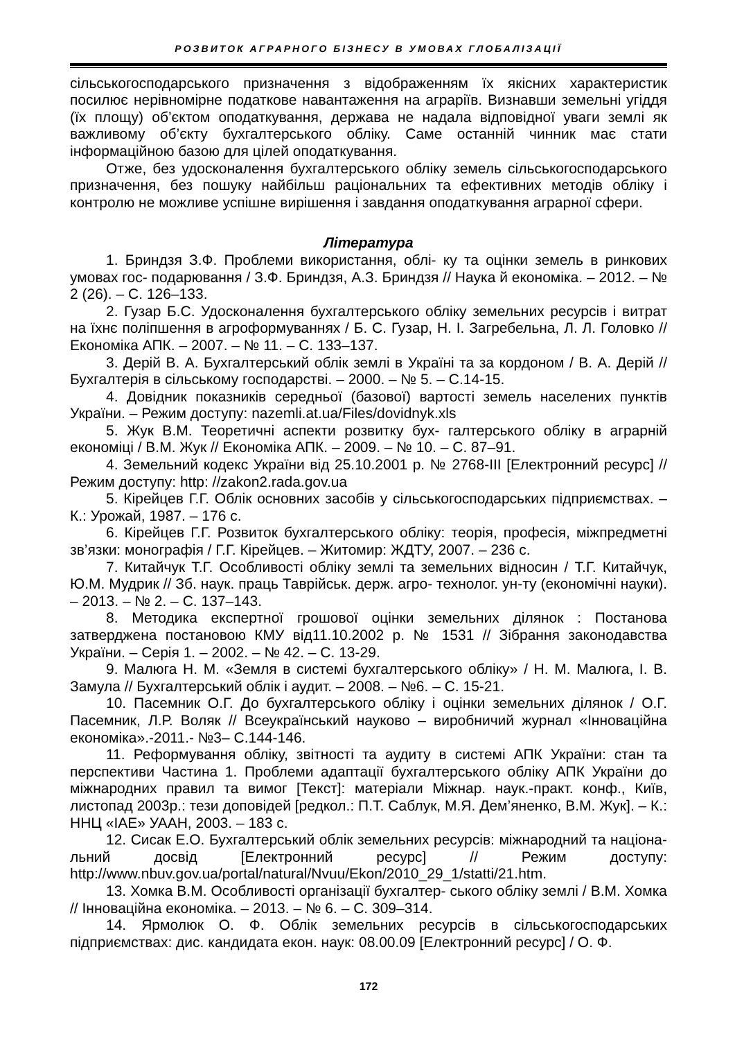РОЗВИТОК АГРАРНОГО БІЗНЕСУ В УМОВАХ ГЛОБАЛІЗАЦІЇ
сільськогосподарського призначення з відображенням їх якісних характеристик посилює нерівномірне податкове навантаження на аграріїв. Визнавши земельні угіддя (їх площу) об’єктом оподаткування, держава не надала відповідної уваги землі як важливому об’єкту бухгалтерського обліку. Саме останній чинник має стати інформаційною базою для цілей оподаткування.
Отже, без удосконалення бухгалтерського обліку земель сільськогосподарського призначення, без пошуку найбільш раціональних та ефективних методів обліку і контролю не можливе успішне вирішення і завдання оподаткування аграрної сфери.
Література
1. Бриндзя З.Ф. Проблеми використання, облі- ку та оцінки земель в ринкових умовах гос- подарювання / З.Ф. Бриндзя, А.З. Бриндзя // Наука й економіка. – 2012. – № 2 (26). – С. 126–133.
2. Гузар Б.С. Удосконалення бухгалтерського обліку земельних ресурсів і витрат на їхнє поліпшення в агроформуваннях / Б. С. Гузар, Н. І. Загребельна, Л. Л. Головко // Економіка АПК. – 2007. – № 11. – С. 133–137.
3. Дерій В. А. Бухгалтерський облік землі в Україні та за кордоном / В. А. Дерій // Бухгалтерія в сільському господарстві. – 2000. – № 5. – С.14-15.
4. Довідник показників середньої (базової) вартості земель населених пунктів України. – Режим доступу: nazemli.at.ua/Files/dovidnyk.xls
5. Жук В.М. Теоретичні аспекти розвитку бух- галтерського обліку в аграрній економіці / В.М. Жук // Економіка АПК. – 2009. – № 10. – С. 87–91.
4. Земельний кодекс України від 25.10.2001 р. № 2768-III [Електронний ресурс] // Режим доступу: http: //zakon2.rada.gov.ua
5. Кірейцев Г.Г. Облік основних засобів у сільськогосподарських підприємствах. – К.: Урожай, 1987. – 176 с.
6. Кірейцев Г.Г. Розвиток бухгалтерського обліку: теорія, професія, міжпредметні зв’язки: монографія / Г.Г. Кірейцев. – Житомир: ЖДТУ, 2007. – 236 с.
7. Китайчук Т.Г. Особливості обліку землі та земельних відносин / Т.Г. Китайчук, Ю.М. Мудрик // Зб. наук. праць Таврійськ. держ. агро- технолог. ун-ту (економічні науки). – 2013. – № 2. – С. 137–143.
8. Методика експертної грошової оцінки земельних ділянок : Постанова затверджена постановою КМУ від11.10.2002 р. № 1531 // Зібрання законодавства України. – Серія 1. – 2002. – № 42. – С. 13-29.
9. Малюга Н. М. «Земля в системі бухгалтерського обліку» / Н. М. Малюга, І. В. Замула // Бухгалтерський облік і аудит. – 2008. – №6. – С. 15-21.
10. Пасемник О.Г. До бухгалтерського обліку і оцінки земельних ділянок / О.Г. Пасемник, Л.Р. Воляк // Всеукраїнський науково – виробничий журнал «Інноваційна економіка».-2011.- №3– С.144-146.
11. Реформування обліку, звітності та аудиту в системі АПК України: стан та перспективи Частина 1. Проблеми адаптації бухгалтерського обліку АПК України до міжнародних правил та вимог [Текст]: матеріали Міжнар. наук.-практ. конф., Київ, листопад 2003р.: тези доповідей [редкол.: П.Т. Саблук, М.Я. Дем’яненко, В.М. Жук]. – К.: ННЦ «ІАЕ» УААН, 2003. – 183 с.
12. Сисак Е.О. Бухгалтерський облік земельних ресурсів: міжнародний та націона- льний досвід [Електронний ресурс] // Режим доступу: http://www.nbuv.gov.ua/portal/natural/Nvuu/Ekon/2010_29_1/statti/21.htm.
13. Хомка В.М. Особливості організації бухгалтер- ського обліку землі / В.М. Хомка // Інноваційна економіка. – 2013. – № 6. – С. 309–314.
14. Ярмолюк О. Ф. Облік земельних ресурсів в сільськогосподарських підприємствах: дис. кандидата екон. наук: 08.00.09 [Електронний ресурс] / О. Ф.
172